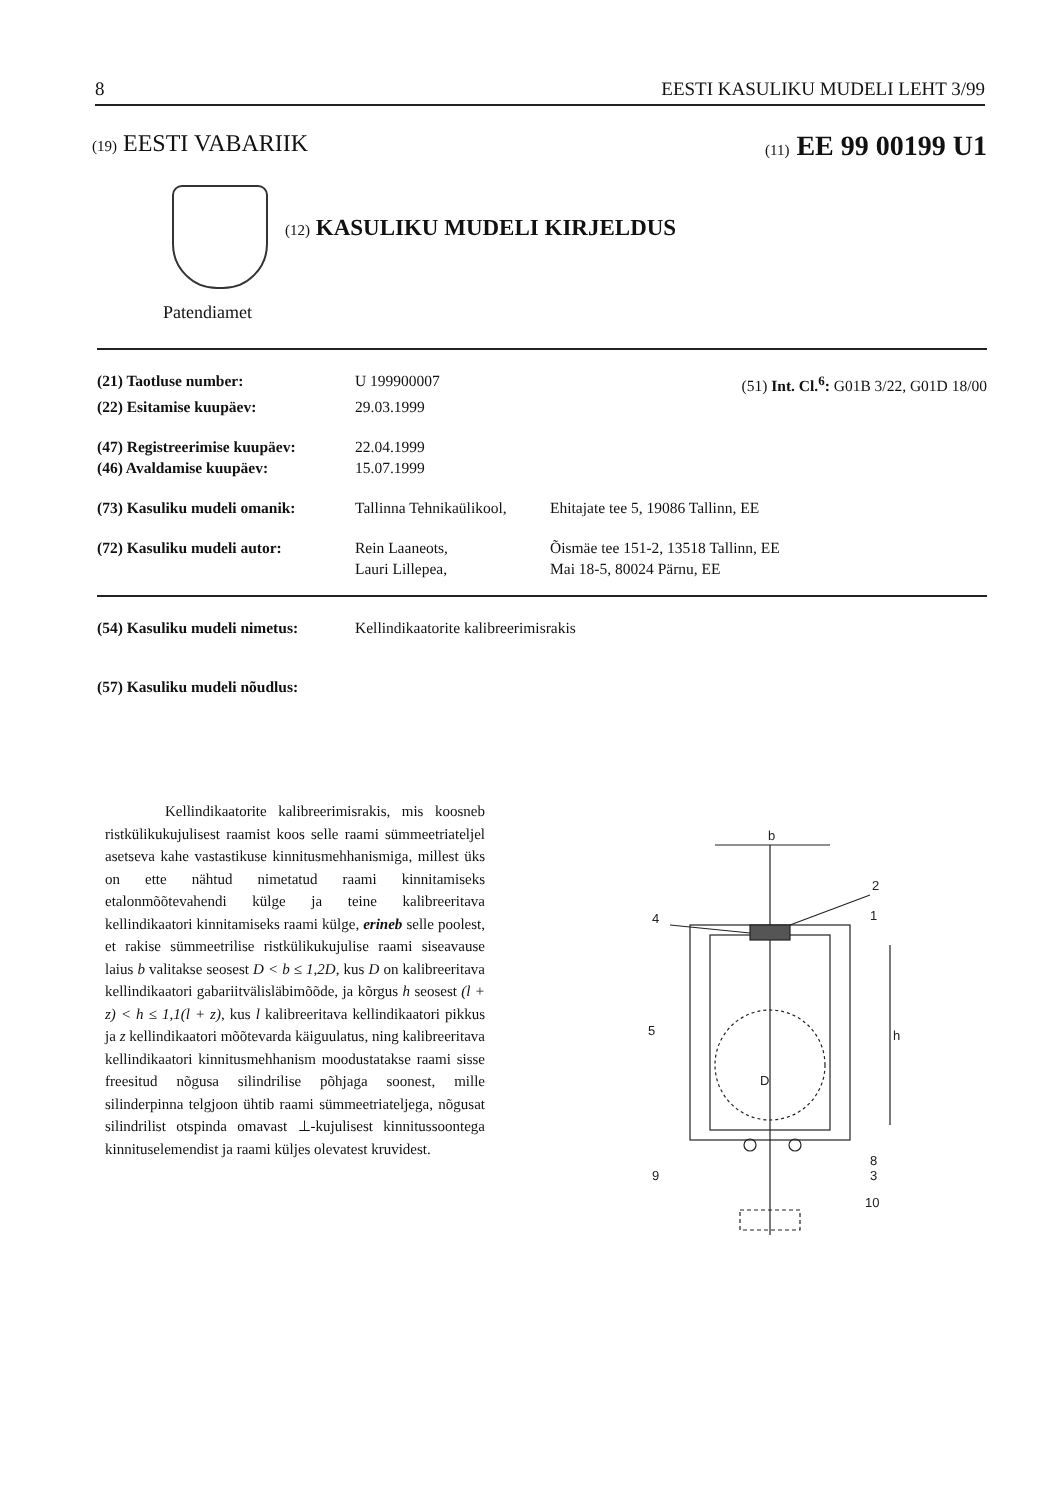8 EESTI KASULIKU MUDELI LEHT 3/99
(19) EESTI VABARIIK (11) EE 99 00199 U1
(12) KASULIKU MUDELI KIRJELDUS
Patendiamet
(21) Taotluse number: U 199900007 (51) Int. Cl.<sup>6</sup>: G01B 3/22, G01D 18/00
(22) Esitamise kuupäev: 29.03.1999
(47) Registreerimise kuupäev: 22.04.1999
(46) Avaldamise kuupäev: 15.07.1999
(73) Kasuliku mudeli omanik: Tallinna Tehnikaülikool, Ehitajate tee 5, 19086 Tallinn, EE
(72) Kasuliku mudeli autor: Rein Laaneots,
Lauri Lillepea, Õismäe tee 151-2, 13518 Tallinn, EE
Mai 18-5, 80024 Pärnu, EE
(54) Kasuliku mudeli nimetus: Kellindikaatorite kalibreerimisrakis
(57) Kasuliku mudeli nõudlus:
Kellindikaatorite kalibreerimisrakis, mis koosneb ristkülikukujulisest raamist koos selle raami sümmeetriateljel asetseva kahe vastastikuse kinnitusmehhanismiga, millest üks on ette nähtud nimetatud raami kinnitamiseks etalonmõõtevahendi külge ja teine kalibreeritava kellindikaatori kinnitamiseks raami külge, erineb selle poolest, et rakise sümmeetrilise ristkülikukujulise raami siseavause laius b valitakse seosest D < b ≤ 1,2D, kus D on kalibreeritava kellindikaatori gabariitvälisläbimõõde, ja kõrgus h seosest (l + z) < h ≤ 1,1(l + z), kus l kalibreeritava kellindikaatori pikkus ja z kellindikaatori mõõtevarda käiguulatus, ning kalibreeritava kellindikaatori kinnitusmehhanism moodustatakse raami sisse freesitud nõgusa silindrilise põhjaga soonest, mille silinderpinna telgjoon ühtib raami sümmeetriateljega, nõgusat silindrilist otspinda omavast ⊥-kujulisest kinnitussoontega kinnituselemendist ja raami küljes olevatest kruvidest.
b
2
1
4
5
D
h
8
3
9
10